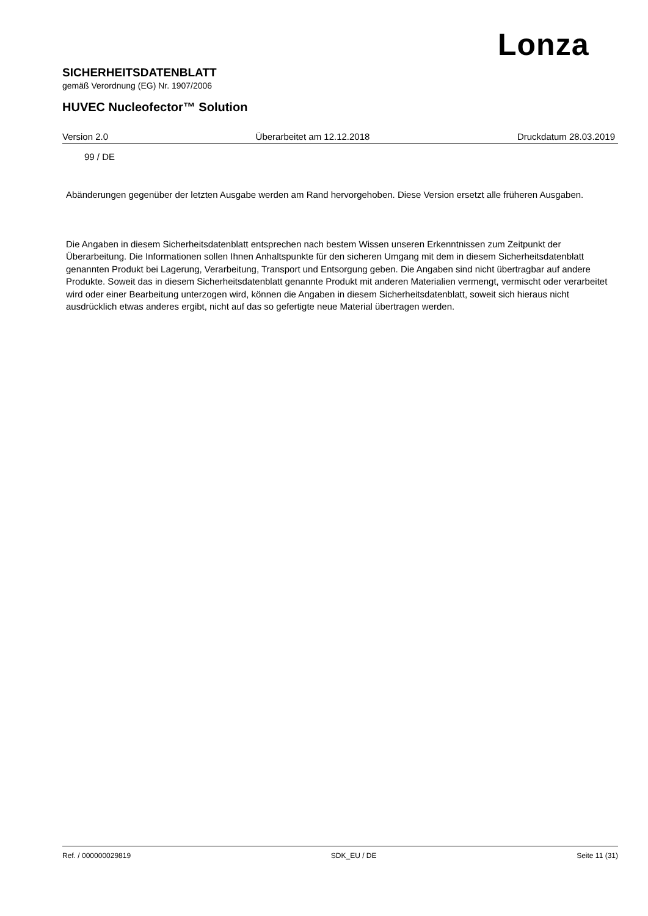Lonza
SICHERHEITSDATENBLATT
gemäß Verordnung (EG) Nr. 1907/2006
HUVEC Nucleofector™ Solution
Version 2.0 Überarbeitet am 12.12.2018 Druckdatum 28.03.2019
99 / DE
Abänderungen gegenüber der letzten Ausgabe werden am Rand hervorgehoben. Diese Version ersetzt alle früheren Ausgaben.
Die Angaben in diesem Sicherheitsdatenblatt entsprechen nach bestem Wissen unseren Erkenntnissen zum Zeitpunkt der Überarbeitung. Die Informationen sollen Ihnen Anhaltspunkte für den sicheren Umgang mit dem in diesem Sicherheitsdatenblatt genannten Produkt bei Lagerung, Verarbeitung, Transport und Entsorgung geben. Die Angaben sind nicht übertragbar auf andere Produkte. Soweit das in diesem Sicherheitsdatenblatt genannte Produkt mit anderen Materialien vermengt, vermischt oder verarbeitet wird oder einer Bearbeitung unterzogen wird, können die Angaben in diesem Sicherheitsdatenblatt, soweit sich hieraus nicht ausdrücklich etwas anderes ergibt, nicht auf das so gefertigte neue Material übertragen werden.
Ref. / 000000029819 SDK_EU / DE Seite 11 (31)